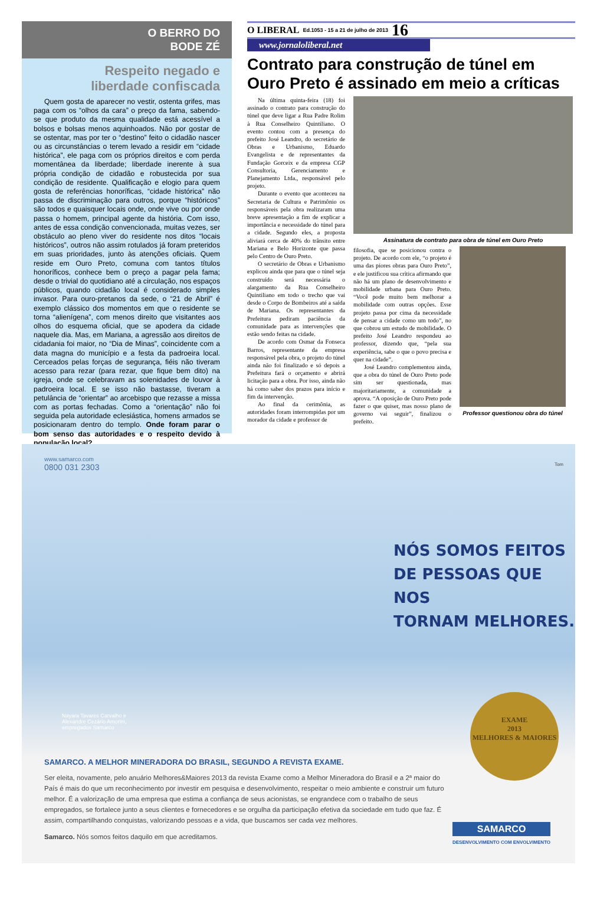O BERRO DO
BODE ZÉ
Respeito negado e liberdade confiscada
Quem gosta de aparecer no vestir, ostenta grifes, mas paga com os “olhos da cara” o preço da fama, sabendo-se que produto da mesma qualidade está acessível a bolsos e bolsas menos aquinhoados. Não por gostar de se ostentar, mas por ter o “destino” feito o cidadão nascer ou as circunstâncias o terem levado a residir em “cidade histórica”, ele paga com os próprios direitos e com perda momentânea da liberdade; liberdade inerente à sua própria condição de cidadão e robustecida por sua condição de residente. Qualificação e elogio para quem gosta de referências honoríficas, “cidade histórica” não passa de discriminação para outros, porque “históricos” são todos e quaisquer locais onde, onde vive ou por onde passa o homem, principal agente da história. Com isso, antes de essa condição convencionada, muitas vezes, ser obstáculo ao pleno viver do residente nos ditos “locais históricos”, outros não assim rotulados já foram preteridos em suas prioridades, junto às atenções oficiais. Quem reside em Ouro Preto, comuna com tantos títulos honoríficos, conhece bem o preço a pagar pela fama; desde o trivial do quotidiano até a circulação, nos espaços públicos, quando cidadão local é considerado simples invasor. Para ouro-pretanos da sede, o “21 de Abril” é exemplo clássico dos momentos em que o residente se torna “alienígena”, com menos direito que visitantes aos olhos do esquema oficial, que se apodera da cidade naquele dia. Mas, em Mariana, a agressão aos direitos de cidadania foi maior, no “Dia de Minas”, coincidente com a data magna do município e a festa da padroeira local. Cerceados pelas forças de segurança, fiéis não tiveram acesso para rezar (para rezar, que fique bem dito) na igreja, onde se celebravam as solenidades de louvor à padroeira local. E se isso não bastasse, tiveram a petulância de “orientar” ao arcebispo que rezasse a missa com as portas fechadas. Como a “orientação” não foi seguida pela autoridade eclesiástica, homens armados se posicionaram dentro do templo. Onde foram parar o bom senso das autoridades e o respeito devido à população local?
O LIBERAL Ed.1053 - 15 a 21 de julho de 2013 16
www.jornaloliberal.net
Contrato para construção de túnel em Ouro Preto é assinado em meio a críticas
Na última quinta-feira (18) foi assinado o contrato para construção do túnel que deve ligar a Rua Padre Rolim à Rua Conselheiro Quintiliano. O evento contou com a presença do prefeito José Leandro, do secretário de Obras e Urbanismo, Eduardo Evangelista e de representantes da Fundação Gorceix e da empresa CGP Consultoria, Gerenciamento e Planejamento Ltda., responsável pelo projeto.
Durante o evento que aconteceu na Secretaria de Cultura e Patrimônio os responsáveis pela obra realizaram uma breve apresentação a fim de explicar a importância e necessidade do túnel para a cidade. Segundo eles, a proposta aliviará cerca de 40% do trânsito entre Mariana e Belo Horizonte que passa pelo Centro de Ouro Preto.
O secretário de Obras e Urbanismo explicou ainda que para que o túnel seja construído será necessária o alargamento da Rua Conselheiro Quintiliano em todo o trecho que vai desde o Corpo de Bombeiros até a saída de Mariana. Os representantes da Prefeitura pediram paciência da comunidade para as intervenções que estão sendo feitas na cidade.
De acordo com Osmar da Fonseca Barros, representante da empresa responsável pela obra, o projeto do túnel ainda não foi finalizado e só depois a Prefeitura fará o orçamento e abrirá licitação para a obra. Por isso, ainda não há como saber dos prazos para início e fim da intervenção.
Ao final da cerimônia, as autoridades foram interrompidas por um morador da cidade e professor de
Assinatura de contrato para obra de túnel em Ouro Preto
filosofia, que se posicionou contra o projeto. De acordo com ele, “o projeto é uma das piores obras para Ouro Preto”, e ele justificou sua crítica afirmando que não há um plano de desenvolvimento e mobilidade urbana para Ouro Preto. “Você pode muito bem melhorar a mobilidade com outras opções. Esse projeto passa por cima da necessidade de pensar a cidade como um todo”, no que cobrou um estudo de mobilidade. O prefeito José Leandro respondeu ao professor, dizendo que, “pela sua experiência, sabe o que o povo precisa e quer na cidade”.
José Leandro complementou ainda, que a obra do túnel de Ouro Preto pode sim ser questionada, mas majoritariamente, a comunidade a aprova. “A oposição de Ouro Preto pode fazer o que quiser, mas nosso plano de governo vai seguir”, finalizou o prefeito.
Professor questionou obra do túnel
www.samarco.com
0800 031 2303
Tom
NÓS SOMOS FEITOS
DE PESSOAS QUE NOS
TORNAM MELHORES.
Nayara Tavares Carvalho e
Alexandre Cezário Amorim,
empregados Samarco
EXAME
2013
MELHORES & MAIORES
SAMARCO. A MELHOR MINERADORA DO BRASIL, SEGUNDO A REVISTA EXAME.
Ser eleita, novamente, pelo anuário Melhores&Maiores 2013 da revista Exame como a Melhor Mineradora do Brasil e a 2ª maior do País é mais do que um reconhecimento por investir em pesquisa e desenvolvimento, respeitar o meio ambiente e construir um futuro melhor. É a valorização de uma empresa que estima a confiança de seus acionistas, se engrandece com o trabalho de seus empregados, se fortalece junto a seus clientes e fornecedores e se orgulha da participação efetiva da sociedade em tudo que faz. É assim, compartilhando conquistas, valorizando pessoas e a vida, que buscamos ser cada vez melhores.
Samarco. Nós somos feitos daquilo em que acreditamos.
SAMARCO
DESENVOLVIMENTO COM ENVOLVIMENTO